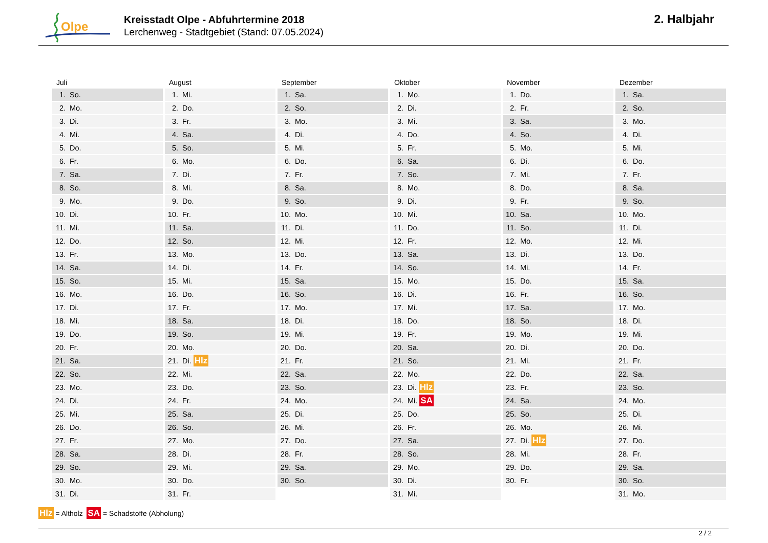Olpe
Kreisstadt Olpe - Abfuhrtermine 2018
Lerchenweg - Stadtgebiet (Stand: 07.05.2024)
2. Halbjahr
Juli
| 1. | So. |
| 2. | Mo. |
| 3. | Di. |
| 4. | Mi. |
| 5. | Do. |
| 6. | Fr. |
| 7. | Sa. |
| 8. | So. |
| 9. | Mo. |
| 10. | Di. |
| 11. | Mi. |
| 12. | Do. |
| 13. | Fr. |
| 14. | Sa. |
| 15. | So. |
| 16. | Mo. |
| 17. | Di. |
| 18. | Mi. |
| 19. | Do. |
| 20. | Fr. |
| 21. | Sa. |
| 22. | So. |
| 23. | Mo. |
| 24. | Di. |
| 25. | Mi. |
| 26. | Do. |
| 27. | Fr. |
| 28. | Sa. |
| 29. | So. |
| 30. | Mo. |
| 31. | Di. |
August
| 1. | Mi. |
| 2. | Do. |
| 3. | Fr. |
| 4. | Sa. |
| 5. | So. |
| 6. | Mo. |
| 7. | Di. |
| 8. | Mi. |
| 9. | Do. |
| 10. | Fr. |
| 11. | Sa. |
| 12. | So. |
| 13. | Mo. |
| 14. | Di. |
| 15. | Mi. |
| 16. | Do. |
| 17. | Fr. |
| 18. | Sa. |
| 19. | So. |
| 20. | Mo. |
| 21. | Di. Hlz |
| 22. | Mi. |
| 23. | Do. |
| 24. | Fr. |
| 25. | Sa. |
| 26. | So. |
| 27. | Mo. |
| 28. | Di. |
| 29. | Mi. |
| 30. | Do. |
| 31. | Fr. |
September
| 1. | Sa. |
| 2. | So. |
| 3. | Mo. |
| 4. | Di. |
| 5. | Mi. |
| 6. | Do. |
| 7. | Fr. |
| 8. | Sa. |
| 9. | So. |
| 10. | Mo. |
| 11. | Di. |
| 12. | Mi. |
| 13. | Do. |
| 14. | Fr. |
| 15. | Sa. |
| 16. | So. |
| 17. | Mo. |
| 18. | Di. |
| 19. | Mi. |
| 20. | Do. |
| 21. | Fr. |
| 22. | Sa. |
| 23. | So. |
| 24. | Mo. |
| 25. | Di. |
| 26. | Mi. |
| 27. | Do. |
| 28. | Fr. |
| 29. | Sa. |
| 30. | So. |
Oktober
| 1. | Mo. |
| 2. | Di. |
| 3. | Mi. |
| 4. | Do. |
| 5. | Fr. |
| 6. | Sa. |
| 7. | So. |
| 8. | Mo. |
| 9. | Di. |
| 10. | Mi. |
| 11. | Do. |
| 12. | Fr. |
| 13. | Sa. |
| 14. | So. |
| 15. | Mo. |
| 16. | Di. |
| 17. | Mi. |
| 18. | Do. |
| 19. | Fr. |
| 20. | Sa. |
| 21. | So. |
| 22. | Mo. |
| 23. | Di. Hlz |
| 24. | Mi. SA |
| 25. | Do. |
| 26. | Fr. |
| 27. | Sa. |
| 28. | So. |
| 29. | Mo. |
| 30. | Di. |
| 31. | Mi. |
November
| 1. | Do. |
| 2. | Fr. |
| 3. | Sa. |
| 4. | So. |
| 5. | Mo. |
| 6. | Di. |
| 7. | Mi. |
| 8. | Do. |
| 9. | Fr. |
| 10. | Sa. |
| 11. | So. |
| 12. | Mo. |
| 13. | Di. |
| 14. | Mi. |
| 15. | Do. |
| 16. | Fr. |
| 17. | Sa. |
| 18. | So. |
| 19. | Mo. |
| 20. | Di. |
| 21. | Mi. |
| 22. | Do. |
| 23. | Fr. |
| 24. | Sa. |
| 25. | So. |
| 26. | Mo. |
| 27. | Di. Hlz |
| 28. | Mi. |
| 29. | Do. |
| 30. | Fr. |
Dezember
| 1. | Sa. |
| 2. | So. |
| 3. | Mo. |
| 4. | Di. |
| 5. | Mi. |
| 6. | Do. |
| 7. | Fr. |
| 8. | Sa. |
| 9. | So. |
| 10. | Mo. |
| 11. | Di. |
| 12. | Mi. |
| 13. | Do. |
| 14. | Fr. |
| 15. | Sa. |
| 16. | So. |
| 17. | Mo. |
| 18. | Di. |
| 19. | Mi. |
| 20. | Do. |
| 21. | Fr. |
| 22. | Sa. |
| 23. | So. |
| 24. | Mo. |
| 25. | Di. |
| 26. | Mi. |
| 27. | Do. |
| 28. | Fr. |
| 29. | Sa. |
| 30. | So. |
| 31. | Mo. |
Hlz = Altholz SA = Schadstoffe (Abholung)
2 / 2